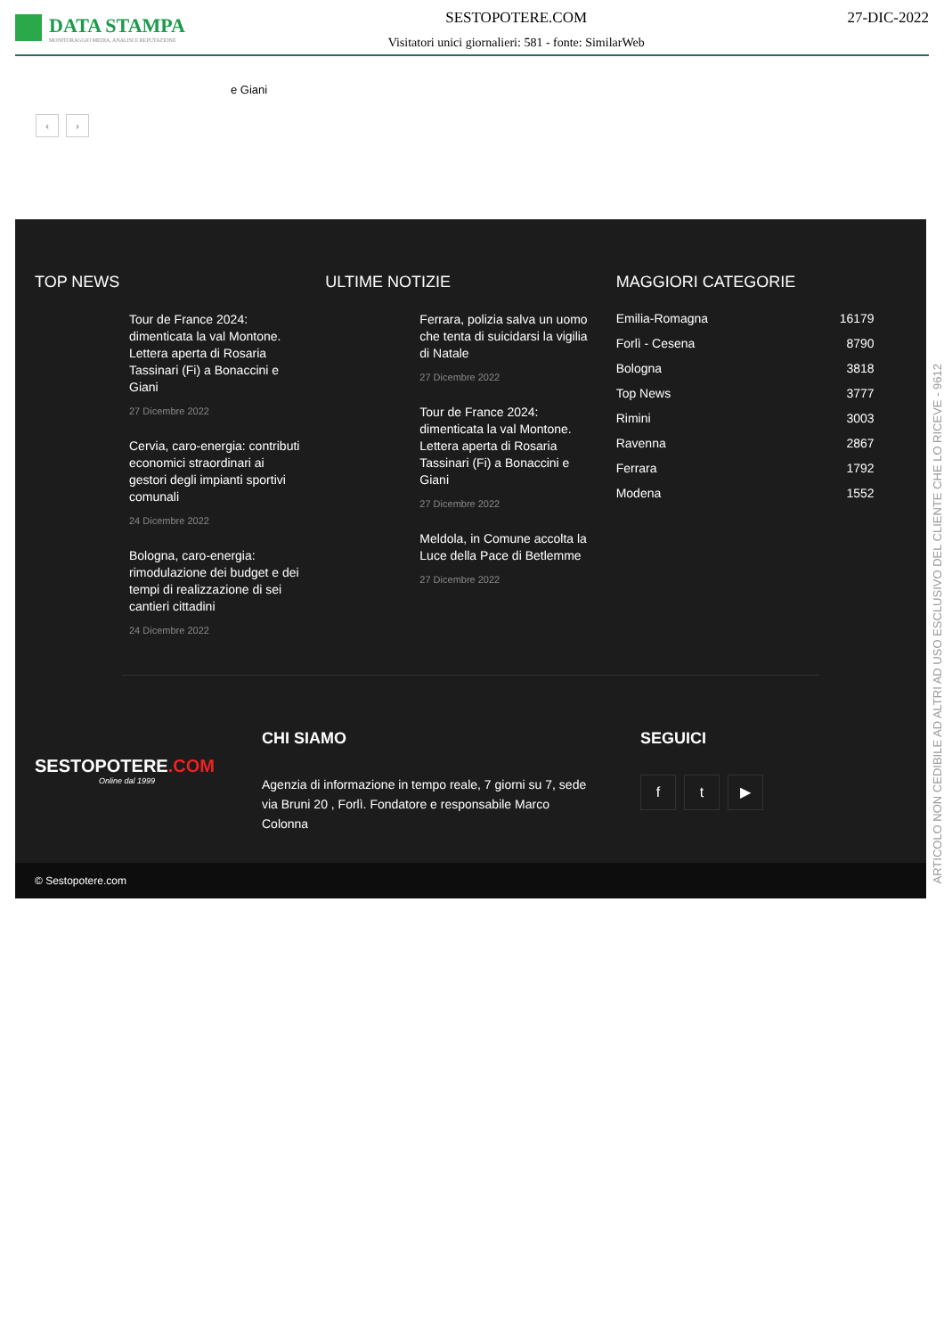DATA STAMPA
MONITORAGGIO MEDIA, ANALISI E REPUTAZIONE
SESTOPOTERE.COM
Visitatori unici giornalieri: 581 - fonte: SimilarWeb
27-DIC-2022
e Giani
‹ ›
TOP NEWS
Tour de France 2024: dimenticata la val Montone. Lettera aperta di Rosaria Tassinari (Fi) a Bonaccini e Giani
27 Dicembre 2022
Cervia, caro-energia: contributi economici straordinari ai gestori degli impianti sportivi comunali
24 Dicembre 2022
Bologna, caro-energia: rimodulazione dei budget e dei tempi di realizzazione di sei cantieri cittadini
24 Dicembre 2022
ULTIME NOTIZIE
Ferrara, polizia salva un uomo che tenta di suicidarsi la vigilia di Natale
27 Dicembre 2022
Tour de France 2024: dimenticata la val Montone. Lettera aperta di Rosaria Tassinari (Fi) a Bonaccini e Giani
27 Dicembre 2022
Meldola, in Comune accolta la Luce della Pace di Betlemme
27 Dicembre 2022
MAGGIORI CATEGORIE
Emilia-Romagna 16179
Forlì - Cesena 8790
Bologna 3818
Top News 3777
Rimini 3003
Ravenna 2867
Ferrara 1792
Modena 1552
SESTOPOTERE.COM
Online dal 1999
CHI SIAMO
Agenzia di informazione in tempo reale, 7 giorni su 7, sede via Bruni 20 , Forlì. Fondatore e responsabile Marco Colonna
SEGUICI
f t ▶
© Sestopotere.com
ARTICOLO NON CEDIBILE AD ALTRI AD USO ESCLUSIVO DEL CLIENTE CHE LO RICEVE - 9612